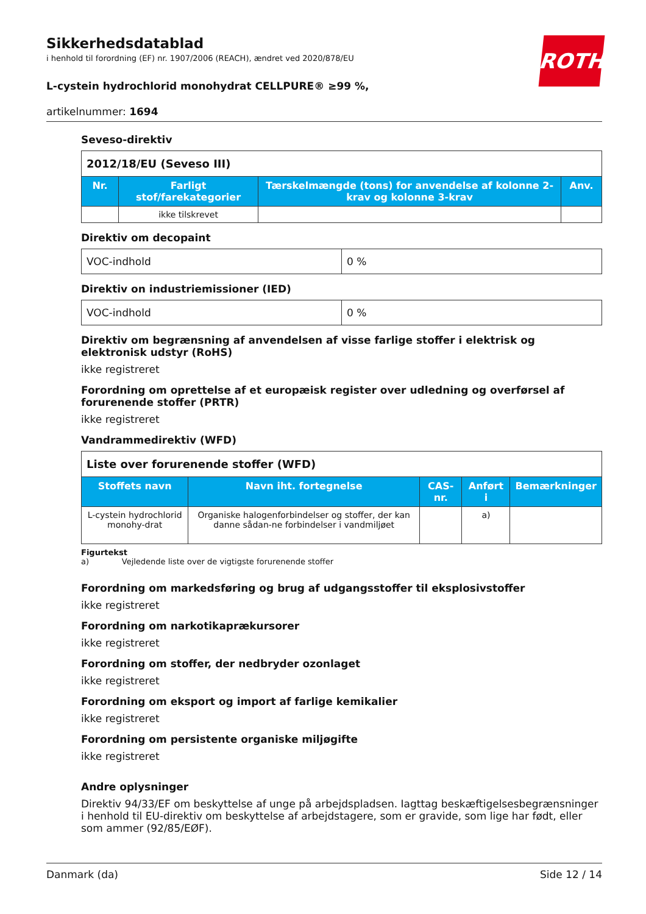Sikkerhedsdatablad
i henhold til forordning (EF) nr. 1907/2006 (REACH), ændret ved 2020/878/EU
L-cystein hydrochlorid monohydrat CELLPURE® ≥99 %,
artikelnummer: 1694
ROTH
Seveso-direktiv
| 2012/18/EU (Seveso III) | | | |
| Nr. | Farligt stof/farekategorier | Tærskelmængde (tons) for anvendelse af kolonne 2-krav og kolonne 3-krav | Anv. |
| | ikke tilskrevet | | |
Direktiv om decopaint
| VOC-indhold | 0 % |
Direktiv on industriemissioner (IED)
| VOC-indhold | 0 % |
Direktiv om begrænsning af anvendelsen af visse farlige stoffer i elektrisk og elektronisk udstyr (RoHS)
ikke registreret
Forordning om oprettelse af et europæisk register over udledning og overførsel af forurenende stoffer (PRTR)
ikke registreret
Vandrammedirektiv (WFD)
| Liste over forurenende stoffer (WFD) | | | | |
| Stoffets navn | Navn iht. fortegnelse | CAS-nr. | Anført i | Bemærkninger |
| L-cystein hydrochlorid monohy-drat | Organiske halogenforbindelser og stoffer, der kan danne sådan-ne forbindelser i vandmiljøet | | a) | |
Figurtekst
a) Vejledende liste over de vigtigste forurenende stoffer
Forordning om markedsføring og brug af udgangsstoffer til eksplosivstoffer
ikke registreret
Forordning om narkotikaprækursorer
ikke registreret
Forordning om stoffer, der nedbryder ozonlaget
ikke registreret
Forordning om eksport og import af farlige kemikalier
ikke registreret
Forordning om persistente organiske miljøgifte
ikke registreret
Andre oplysninger
Direktiv 94/33/EF om beskyttelse af unge på arbejdspladsen. Iagttag beskæftigelsesbegrænsninger i henhold til EU-direktiv om beskyttelse af arbejdstagere, som er gravide, som lige har født, eller som ammer (92/85/EØF).
Danmark (da) Side 12 / 14